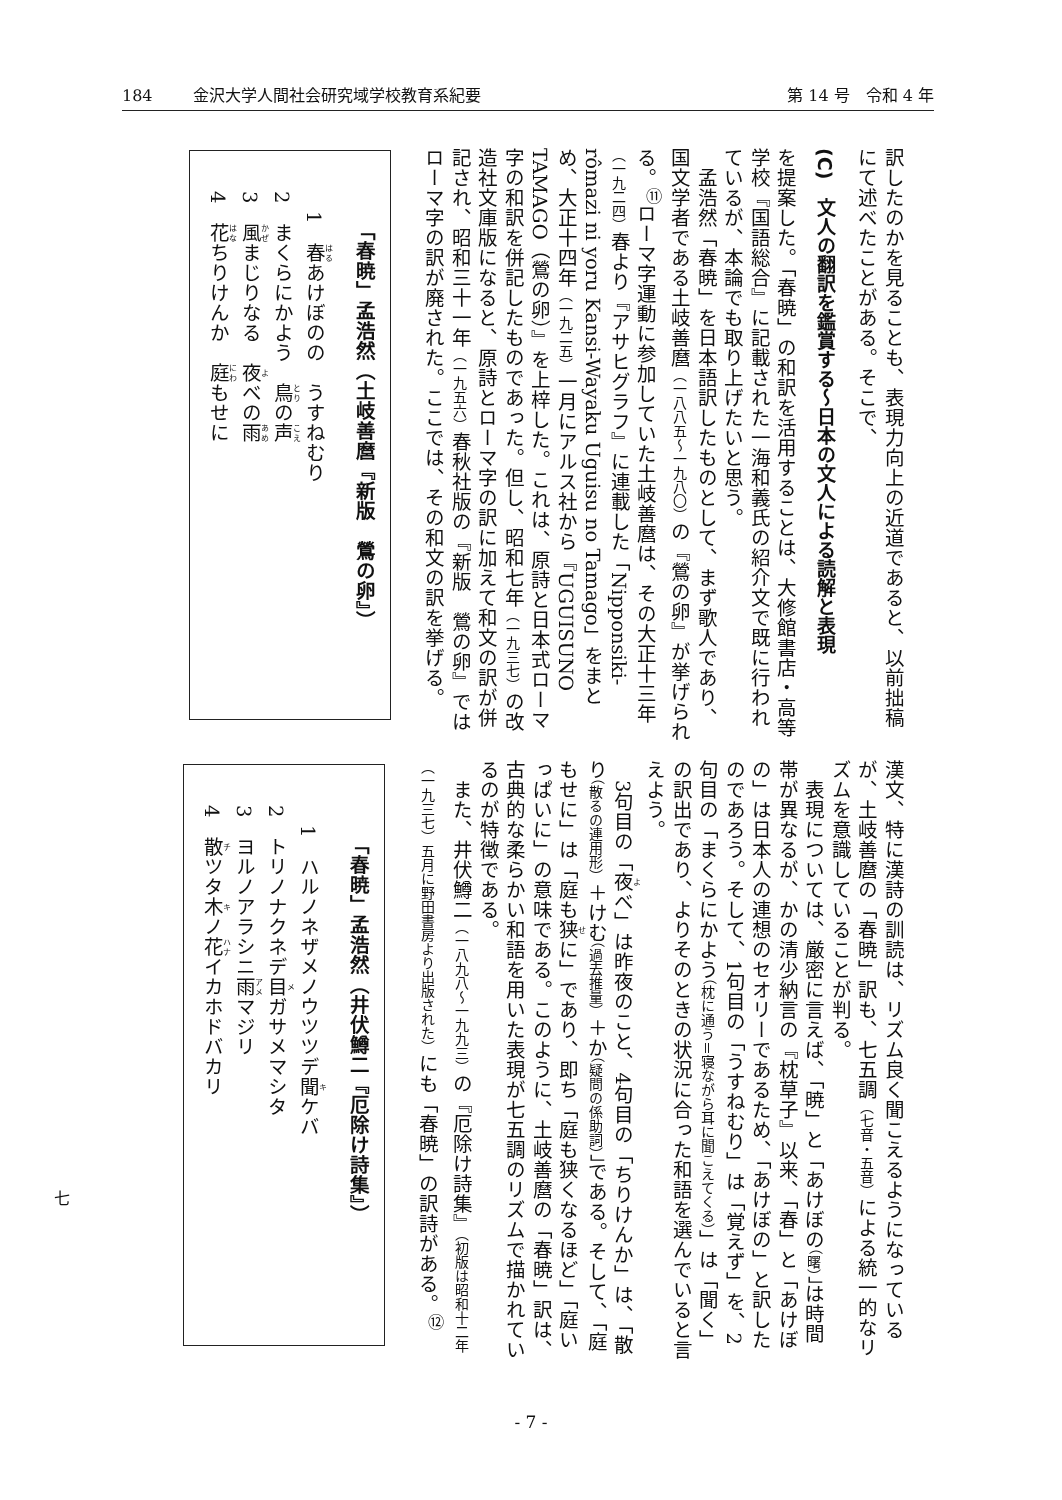184 金沢大学人間社会研究域学校教育系紀要
第 14 号　令和 4 年
訳したのかを見ることも、表現力向上の近道であると、以前拙稿にて述べたことがある。そこで、
(C)　文人の翻訳を鑑賞する～日本の文人による読解と表現
を提案した。「春暁」の和訳を活用することは、大修館書店・高等学校『国語総合』に記載された一海和義氏の紹介文で既に行われているが、本論でも取り上げたいと思う。
孟浩然「春暁」を日本語訳したものとして、まず歌人であり、国文学者である土岐善麿（一八八五～一九八〇）の『鶯の卵』が挙げられる。<sup>⑪</sup>ローマ字運動に参加していた土岐善麿は、その大正十三年（一九二四）春より『アサヒグラフ』に連載した「Nipponsiki-rômazi ni yoru Kansi-Wayaku Uguisu no Tamago」をまとめ、大正十四年（一九二五）一月にアルス社から『UGUISUNO　TAMAGO（鶯の卵）』を上梓した。これは、原詩と日本式ローマ字の和訳を併記したものであった。但し、昭和七年（一九三七）の改造社文庫版になると、原詩とローマ字の訳に加えて和文の訳が併記され、昭和三十一年（一九五六）春秋社版の『新版　鶯の卵』ではローマ字の訳が廃された。ここでは、その和文の訳を挙げる。
「春暁」孟浩然（土岐善麿『新版　鶯の卵』）
1　春あけぼのの　うすねむり
2　まくらにかよう　鳥の声
3　風まじりなる　夜べの雨
4　花ちりけんか　庭もせに
漢文、特に漢詩の訓読は、リズム良く聞こえるようになっているが、土岐善麿の「春暁」訳も、七五調（七音・五音）による統一的なリズムを意識していることが判る。
表現については、厳密に言えば、「暁」と「あけぼの（曙）」は時間帯が異なるが、かの清少納言の『枕草子』以来、「春」と「あけぼの」は日本人の連想のセオリーであるため、「あけぼの」と訳したのであろう。そして、1句目の「うすねむり」は「覚えず」を、2句目の「まくらにかよう（枕に通う＝寝ながら耳に聞こえてくる）」は「聞く」の訳出であり、よりそのときの状況に合った和語を選んでいると言えよう。
3句目の「夜べ」は昨夜のこと、4句目の「ちりけんか」は、「散り（散るの連用形）＋けむ（過去推量）＋か（疑問の係助詞）」である。そして、「庭もせに」は「庭も狭に」であり、即ち「庭も狭くなるほど」「庭いっぱいに」の意味である。このように、土岐善麿の「春暁」訳は、古典的な柔らかい和語を用いた表現が七五調のリズムで描かれているのが特徴である。
また、井伏鱒二（一八九八～一九九三）の『厄除け詩集』（初版は昭和十二年（一九三七）五月に野田書房より出版された）にも「春暁」の訳詩がある。<sup>⑫</sup>
「春暁」孟浩然（井伏鱒二『厄除け詩集』）
1　ハルノネザメノウツツデ聞ケバ
2　トリノナクネデ目ガサメマシタ
3　ヨルノアラシニ雨マジリ
4　散ツタ木ノ花イカホドバカリ
七
- 7 -